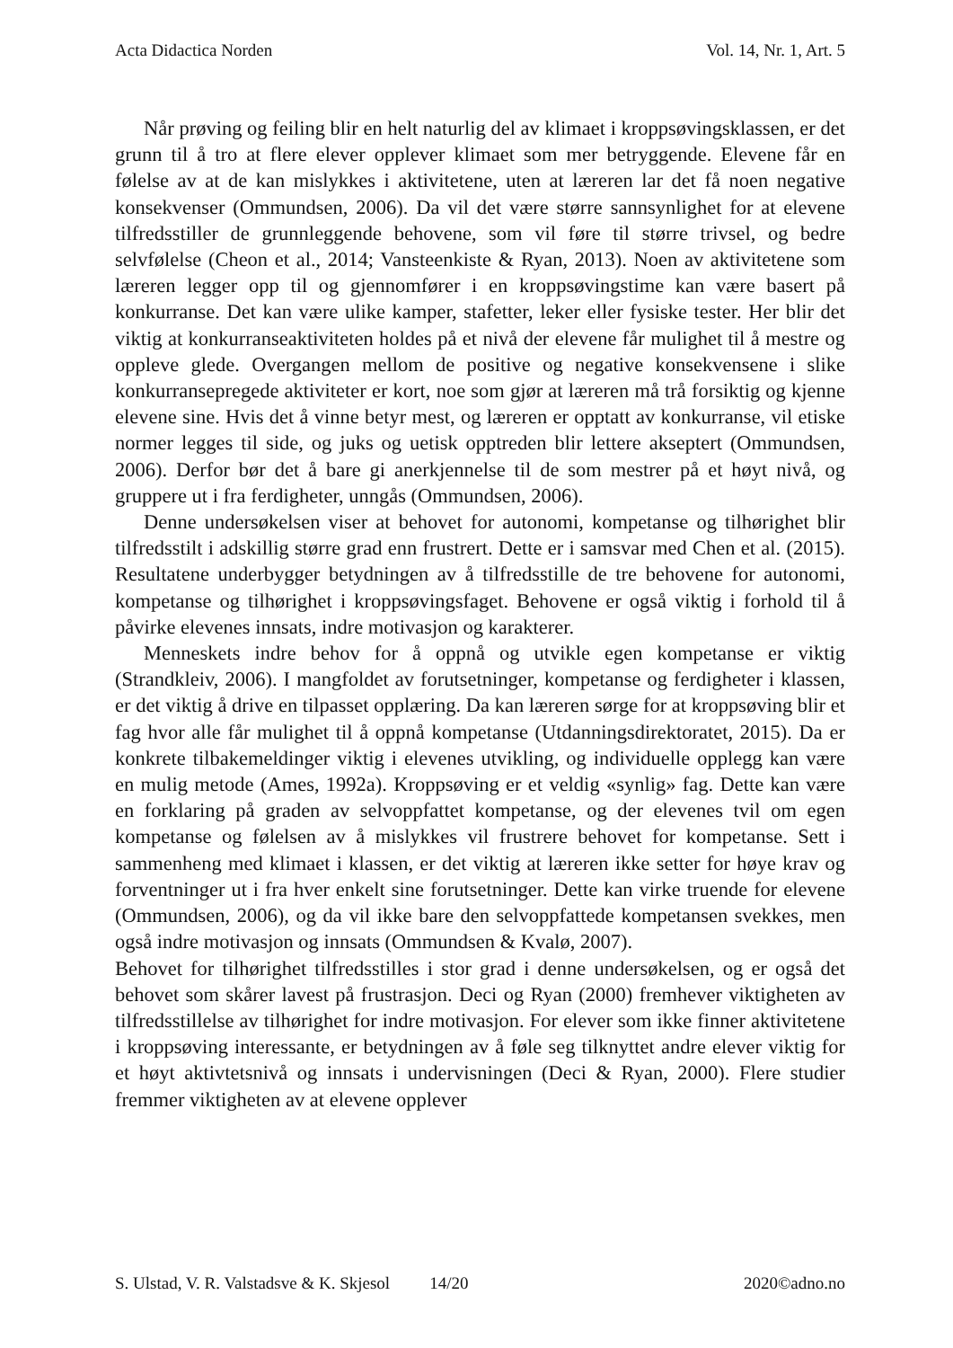Acta Didactica Norden Vol. 14, Nr. 1, Art. 5
Når prøving og feiling blir en helt naturlig del av klimaet i kroppsøvingsklassen, er det grunn til å tro at flere elever opplever klimaet som mer betryggende. Elevene får en følelse av at de kan mislykkes i aktivitetene, uten at læreren lar det få noen negative konsekvenser (Ommundsen, 2006). Da vil det være større sannsynlighet for at elevene tilfredsstiller de grunnleggende behovene, som vil føre til større trivsel, og bedre selvfølelse (Cheon et al., 2014; Vansteenkiste & Ryan, 2013). Noen av aktivitetene som læreren legger opp til og gjennomfører i en kroppsøvingstime kan være basert på konkurranse. Det kan være ulike kamper, stafetter, leker eller fysiske tester. Her blir det viktig at konkurranseaktiviteten holdes på et nivå der elevene får mulighet til å mestre og oppleve glede. Overgangen mellom de positive og negative konsekvensene i slike konkurransepregede aktiviteter er kort, noe som gjør at læreren må trå forsiktig og kjenne elevene sine. Hvis det å vinne betyr mest, og læreren er opptatt av konkurranse, vil etiske normer legges til side, og juks og uetisk opptreden blir lettere akseptert (Ommundsen, 2006). Derfor bør det å bare gi anerkjennelse til de som mestrer på et høyt nivå, og gruppere ut i fra ferdigheter, unngås (Ommundsen, 2006).
Denne undersøkelsen viser at behovet for autonomi, kompetanse og tilhørighet blir tilfredsstilt i adskillig større grad enn frustrert. Dette er i samsvar med Chen et al. (2015). Resultatene underbygger betydningen av å tilfredsstille de tre behovene for autonomi, kompetanse og tilhørighet i kroppsøvingsfaget. Behovene er også viktig i forhold til å påvirke elevenes innsats, indre motivasjon og karakterer.
Menneskets indre behov for å oppnå og utvikle egen kompetanse er viktig (Strandkleiv, 2006). I mangfoldet av forutsetninger, kompetanse og ferdigheter i klassen, er det viktig å drive en tilpasset opplæring. Da kan læreren sørge for at kroppsøving blir et fag hvor alle får mulighet til å oppnå kompetanse (Utdanningsdirektoratet, 2015). Da er konkrete tilbakemeldinger viktig i elevenes utvikling, og individuelle opplegg kan være en mulig metode (Ames, 1992a). Kroppsøving er et veldig «synlig» fag. Dette kan være en forklaring på graden av selvoppfattet kompetanse, og der elevenes tvil om egen kompetanse og følelsen av å mislykkes vil frustrere behovet for kompetanse. Sett i sammenheng med klimaet i klassen, er det viktig at læreren ikke setter for høye krav og forventninger ut i fra hver enkelt sine forutsetninger. Dette kan virke truende for elevene (Ommundsen, 2006), og da vil ikke bare den selvoppfattede kompetansen svekkes, men også indre motivasjon og innsats (Ommundsen & Kvalø, 2007).
Behovet for tilhørighet tilfredsstilles i stor grad i denne undersøkelsen, og er også det behovet som skårer lavest på frustrasjon. Deci og Ryan (2000) fremhever viktigheten av tilfredsstillelse av tilhørighet for indre motivasjon. For elever som ikke finner aktivitetene i kroppsøving interessante, er betydningen av å føle seg tilknyttet andre elever viktig for et høyt aktivtetsnivå og innsats i undervisningen (Deci & Ryan, 2000). Flere studier fremmer viktigheten av at elevene opplever
S. Ulstad, V. R. Valstadsve & K. Skjesol 14/20 2020©adno.no